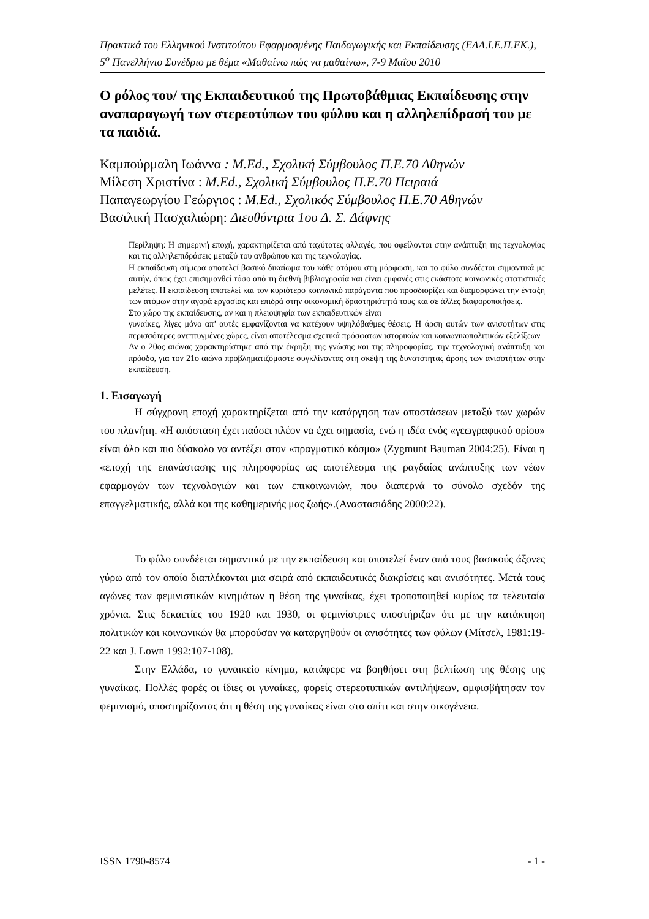Πρακτικά του Ελληνικού Ινστιτούτου Εφαρμοσμένης Παιδαγωγικής και Εκπαίδευσης (ΕΛΛ.Ι.Ε.Π.ΕΚ.), 5<sup>ο</sup> Πανελλήνιο Συνέδριο με θέμα «Μαθαίνω πώς να μαθαίνω», 7-9 Μαΐου 2010
Ο ρόλος του/ της Εκπαιδευτικού της Πρωτοβάθμιας Εκπαίδευσης στην αναπαραγωγή των στερεοτύπων του φύλου και η αλληλεπίδρασή του με τα παιδιά.
Καμπούρμαλη Ιωάννα : M.Ed., Σχολική Σύμβουλος Π.Ε.70 Αθηνών
Μίλεση Χριστίνα : M.Ed., Σχολική Σύμβουλος Π.Ε.70 Πειραιά
Παπαγεωργίου Γεώργιος : M.Ed., Σχολικός Σύμβουλος Π.Ε.70 Αθηνών
Βασιλική Πασχαλιώρη: Διευθύντρια 1ου Δ. Σ. Δάφνης
Περίληψη: Η σημερινή εποχή, χαρακτηρίζεται από ταχύτατες αλλαγές, που οφείλονται στην ανάπτυξη της τεχνολογίας και τις αλληλεπιδράσεις μεταξύ του ανθρώπου και της τεχνολογίας.
Η εκπαίδευση σήμερα αποτελεί βασικό δικαίωμα του κάθε ατόμου στη μόρφωση, και το φύλο συνδέεται σημαντικά με αυτήν, όπως έχει επισημανθεί τόσο από τη διεθνή βιβλιογραφία και είναι εμφανές στις εκάστοτε κοινωνικές στατιστικές μελέτες. Η εκπαίδευση αποτελεί και τον κυριότερο κοινωνικό παράγοντα που προσδιορίζει και διαμορφώνει την ένταξη των ατόμων στην αγορά εργασίας και επιδρά στην οικονομική δραστηριότητά τους και σε άλλες διαφοροποιήσεις.
Στο χώρο της εκπαίδευσης, αν και η πλειοψηφία των εκπαιδευτικών είναι
γυναίκες, λίγες μόνο απ’ αυτές εμφανίζονται να κατέχουν υψηλόβαθμες θέσεις. Η άρση αυτών των ανισοτήτων στις περισσότερες ανεπτυγμένες χώρες, είναι αποτέλεσμα σχετικά πρόσφατων ιστορικών και κοινωνικοπολιτικών εξελίξεων
Αν ο 20ος αιώνας χαρακτηρίστηκε από την έκρηξη της γνώσης και της πληροφορίας, την τεχνολογική ανάπτυξη και πρόοδο, για τον 21ο αιώνα προβληματιζόμαστε συγκλίνοντας στη σκέψη της δυνατότητας άρσης των ανισοτήτων στην εκπαίδευση.
1. Εισαγωγή
Η σύγχρονη εποχή χαρακτηρίζεται από την κατάργηση των αποστάσεων μεταξύ των χωρών του πλανήτη. «Η απόσταση έχει παύσει πλέον να έχει σημασία, ενώ η ιδέα ενός «γεωγραφικού ορίου» είναι όλο και πιο δύσκολο να αντέξει στον «πραγματικό κόσμο» (Zygmunt Bauman 2004:25). Είναι η «εποχή της επανάστασης της πληροφορίας ως αποτέλεσμα της ραγδαίας ανάπτυξης των νέων εφαρμογών των τεχνολογιών και των επικοινωνιών, που διαπερνά το σύνολο σχεδόν της επαγγελματικής, αλλά και της καθημερινής μας ζωής».(Αναστασιάδης 2000:22).
Το φύλο συνδέεται σημαντικά με την εκπαίδευση και αποτελεί έναν από τους βασικούς άξονες γύρω από τον οποίο διαπλέκονται μια σειρά από εκπαιδευτικές διακρίσεις και ανισότητες. Μετά τους αγώνες των φεμινιστικών κινημάτων η θέση της γυναίκας, έχει τροποποιηθεί κυρίως τα τελευταία χρόνια. Στις δεκαετίες του 1920 και 1930, οι φεμινίστριες υποστήριζαν ότι με την κατάκτηση πολιτικών και κοινωνικών θα μπορούσαν να καταργηθούν οι ανισότητες των φύλων (Μίτσελ, 1981:19-22 και J. Lown 1992:107-108).
Στην Ελλάδα, το γυναικείο κίνημα, κατάφερε να βοηθήσει στη βελτίωση της θέσης της γυναίκας. Πολλές φορές οι ίδιες οι γυναίκες, φορείς στερεοτυπικών αντιλήψεων, αμφισβήτησαν τον φεμινισμό, υποστηρίζοντας ότι η θέση της γυναίκας είναι στο σπίτι και στην οικογένεια.
ISSN 1790-8574 - 1 -